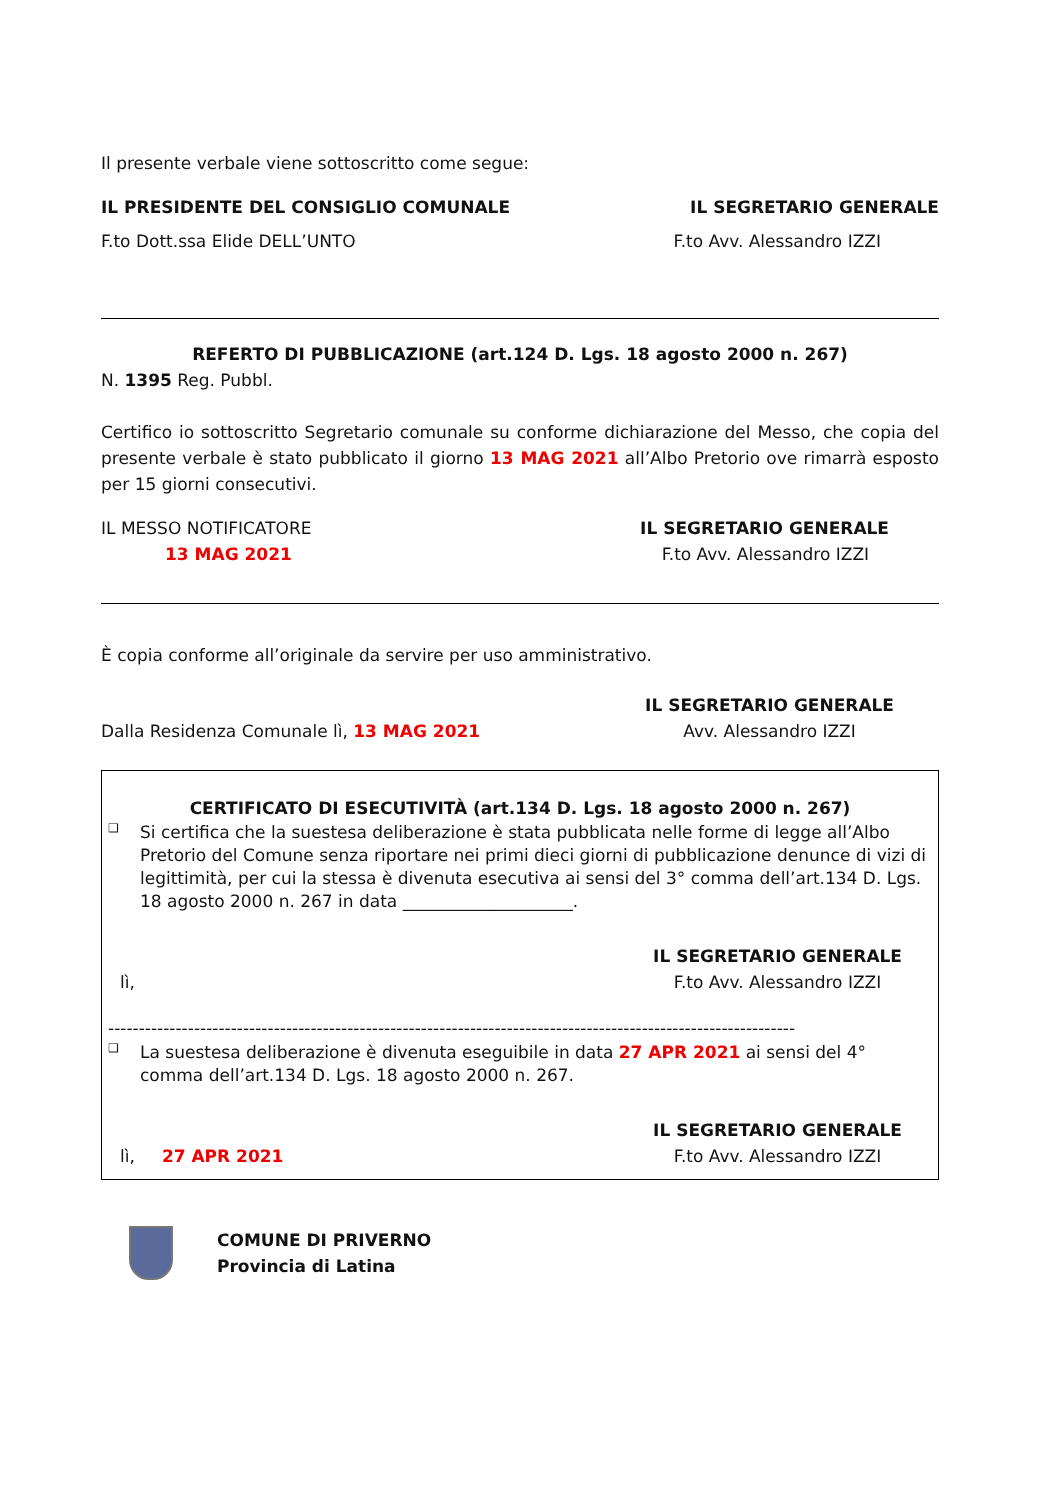Il presente verbale viene sottoscritto come segue:
IL PRESIDENTE DEL CONSIGLIO COMUNALE
IL SEGRETARIO GENERALE
F.to Dott.ssa Elide DELL’UNTO F.to Avv. Alessandro IZZI
REFERTO DI PUBBLICAZIONE (art.124 D. Lgs. 18 agosto 2000 n. 267)
N. 1395 Reg. Pubbl.
Certifico io sottoscritto Segretario comunale su conforme dichiarazione del Messo, che copia del presente verbale è stato pubblicato il giorno 13 MAG 2021 all’Albo Pretorio ove rimarrà esposto per 15 giorni consecutivi.
IL MESSO NOTIFICATORE
13 MAG 2021
IL SEGRETARIO GENERALE
F.to Avv. Alessandro IZZI
È copia conforme all’originale da servire per uso amministrativo.
Dalla Residenza Comunale lì, 13 MAG 2021
IL SEGRETARIO GENERALE
Avv. Alessandro IZZI
CERTIFICATO DI ESECUTIVITÀ (art.134 D. Lgs. 18 agosto 2000 n. 267)
❑
Si certifica che la suestesa deliberazione è stata pubblicata nelle forme di legge all’Albo Pretorio del Comune senza riportare nei primi dieci giorni di pubblicazione denunce di vizi di legittimità, per cui la stessa è divenuta esecutiva ai sensi del 3° comma dell’art.134 D. Lgs. 18 agosto 2000 n. 267 in data ____________________.
lì,
IL SEGRETARIO GENERALE
F.to Avv. Alessandro IZZI
----------------------------------------------------------------------------------------------------------------
❑
La suestesa deliberazione è divenuta eseguibile in data 27 APR 2021 ai sensi del 4° comma dell’art.134 D. Lgs. 18 agosto 2000 n. 267.
lì, 27 APR 2021
IL SEGRETARIO GENERALE
F.to Avv. Alessandro IZZI
COMUNE DI PRIVERNO
Provincia di Latina